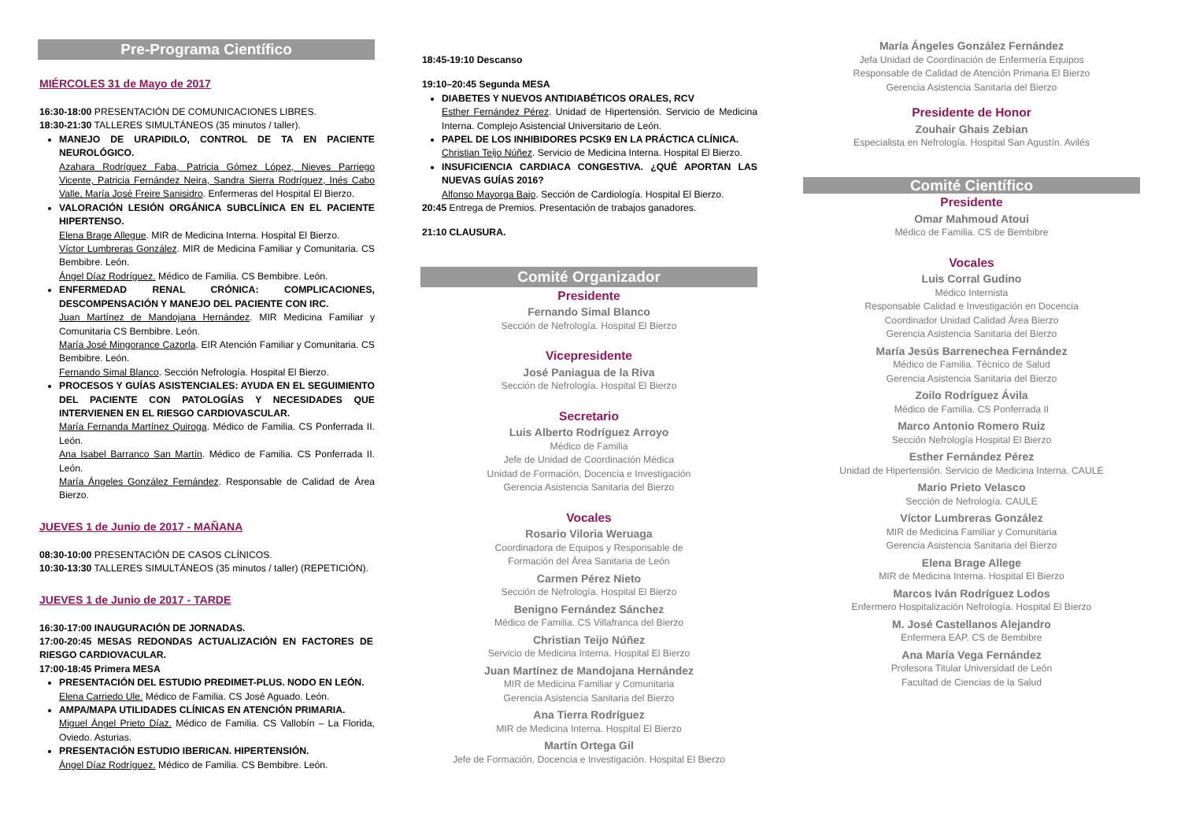Pre-Programa Científico
MIÉRCOLES 31 de Mayo de 2017
16:30-18:00 PRESENTACIÓN DE COMUNICACIONES LIBRES.
18:30-21:30 TALLERES SIMULTÁNEOS (35 minutos / taller).
MANEJO DE URAPIDILO, CONTROL DE TA EN PACIENTE NEUROLÓGICO.
Azahara Rodríguez Faba, Patricia Gómez López, Nieves Parriego Vicente, Patricia Fernández Neira, Sandra Sierra Rodríguez, Inés Cabo Valle, María José Freire Sanisidro. Enfermeras del Hospital El Bierzo.
VALORACIÓN LESIÓN ORGÁNICA SUBCLÍNICA EN EL PACIENTE HIPERTENSO.
Elena Brage Allegue. MIR de Medicina Interna. Hospital El Bierzo.
Víctor Lumbreras González. MIR de Medicina Familiar y Comunitaria. CS Bembibre. León.
Ángel Díaz Rodríguez. Médico de Familia. CS Bembibre. León.
ENFERMEDAD RENAL CRÓNICA: COMPLICACIONES, DESCOMPENSACIÓN Y MANEJO DEL PACIENTE CON IRC.
Juan Martínez de Mandojana Hernández. MIR Medicina Familiar y Comunitaria CS Bembibre. León.
María José Mingorance Cazorla. EIR Atención Familiar y Comunitaria. CS Bembibre. León.
Fernando Simal Blanco. Sección Nefrología. Hospital El Bierzo.
PROCESOS Y GUÍAS ASISTENCIALES: AYUDA EN EL SEGUIMIENTO DEL PACIENTE CON PATOLOGÍAS Y NECESIDADES QUE INTERVIENEN EN EL RIESGO CARDIOVASCULAR.
María Fernanda Martínez Quiroga. Médico de Familia. CS Ponferrada II. León.
Ana Isabel Barranco San Martín. Médico de Familia. CS Ponferrada II. León.
María Ángeles González Fernández. Responsable de Calidad de Área Bierzo.
JUEVES 1 de Junio de 2017 - MAÑANA
08:30-10:00 PRESENTACIÓN DE CASOS CLÍNICOS.
10:30-13:30 TALLERES SIMULTÁNEOS (35 minutos / taller) (REPETICIÓN).
JUEVES 1 de Junio de 2017 - TARDE
16:30-17:00 INAUGURACIÓN DE JORNADAS.
17:00-20:45 MESAS REDONDAS ACTUALIZACIÓN EN FACTORES DE RIESGO CARDIOVACULAR.
17:00-18:45 Primera MESA
PRESENTACIÓN DEL ESTUDIO PREDIMET-PLUS. NODO EN LEÓN.
Elena Carriedo Ule. Médico de Familia. CS José Aguado. León.
AMPA/MAPA UTILIDADES CLÍNICAS EN ATENCIÓN PRIMARIA.
Miguel Ángel Prieto Díaz. Médico de Familia. CS Vallobín – La Florida, Oviedo. Asturias.
PRESENTACIÓN ESTUDIO IBERICAN. HIPERTENSIÓN.
Ángel Díaz Rodríguez. Médico de Familia. CS Bembibre. León.
18:45-19:10 Descanso
19:10–20:45 Segunda MESA
DIABETES Y NUEVOS ANTIDIABÉTICOS ORALES, RCV
Esther Fernández Pérez. Unidad de Hipertensión. Servicio de Medicina Interna. Complejo Asistencial Universitario de León.
PAPEL DE LOS INHIBIDORES PCSK9 EN LA PRÁCTICA CLÍNICA.
Christian Teijo Núñez. Servicio de Medicina Interna. Hospital El Bierzo.
INSUFICIENCIA CARDIACA CONGESTIVA. ¿QUÉ APORTAN LAS NUEVAS GUÍAS 2016?
Alfonso Mayorga Bajo. Sección de Cardiología. Hospital El Bierzo.
20:45 Entrega de Premios. Presentación de trabajos ganadores.
21:10 CLAUSURA.
Comité Organizador
Presidente
Fernando Simal Blanco
Sección de Nefrología. Hospital El Bierzo
Vicepresidente
José Paniagua de la Riva
Sección de Nefrología. Hospital El Bierzo
Secretario
Luis Alberto Rodríguez Arroyo
Médico de Familia
Jefe de Unidad de Coordinación Médica
Unidad de Formación, Docencia e Investigación
Gerencia Asistencia Sanitaria del Bierzo
Vocales
Rosario Viloria Weruaga
Coordinadora de Equipos y Responsable de
Formación del Área Sanitaria de León
Carmen Pérez Nieto
Sección de Nefrología. Hospital El Bierzo
Benigno Fernández Sánchez
Médico de Familia. CS Villafranca del Bierzo
Christian Teijo Núñez
Servicio de Medicina Interna. Hospital El Bierzo
Juan Martínez de Mandojana Hernández
MIR de Medicina Familiar y Comunitaria
Gerencia Asistencia Sanitaria del Bierzo
Ana Tierra Rodríguez
MIR de Medicina Interna. Hospital El Bierzo
Martín Ortega Gil
Jefe de Formación, Docencia e Investigación. Hospital El Bierzo
María Ángeles González Fernández
Jefa Unidad de Coordinación de Enfermería Equipos
Responsable de Calidad de Atención Primaria El Bierzo
Gerencia Asistencia Sanitaria del Bierzo
Presidente de Honor
Zouhair Ghais Zebian
Especialista en Nefrología. Hospital San Agustín. Avilés
Comité Científico
Presidente
Omar Mahmoud Atoui
Médico de Familia. CS de Bembibre
Vocales
Luis Corral Gudino
Médico Internista
Responsable Calidad e Investigación en Docencia
Coordinador Unidad Calidad Área Bierzo
Gerencia Asistencia Sanitaria del Bierzo
María Jesús Barrenechea Fernández
Médico de Familia. Técnico de Salud
Gerencia Asistencia Sanitaria del Bierzo
Zoilo Rodríguez Ávila
Médico de Familia. CS Ponferrada II
Marco Antonio Romero Ruiz
Sección Nefrología Hospital El Bierzo
Esther Fernández Pérez
Unidad de Hipertensión. Servicio de Medicina Interna. CAULE
Mario Prieto Velasco
Sección de Nefrología. CAULE
Víctor Lumbreras González
MIR de Medicina Familiar y Comunitaria
Gerencia Asistencia Sanitaria del Bierzo
Elena Brage Allege
MIR de Medicina Interna. Hospital El Bierzo
Marcos Iván Rodríguez Lodos
Enfermero Hospitalización Nefrología. Hospital El Bierzo
M. José Castellanos Alejandro
Enfermera EAP. CS de Bembibre
Ana María Vega Fernández
Profesora Titular Universidad de León
Facultad de Ciencias de la Salud